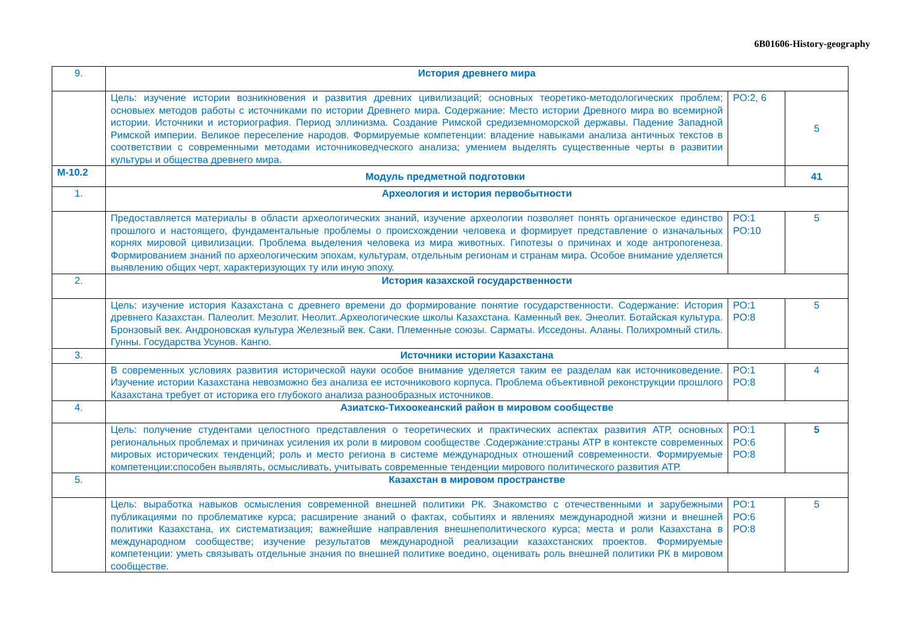6B01606-History-geography
| 9. | История древнего мира | | |
| | Цель: изучение истории возникновения и развития древних цивилизаций; основных теоретико-методологических проблем; основыех методов работы с источниками по истории Древнего мира. Содержание: Место истории Древного мира во всемирной истории. Источники и историография. Период эллинизма. Создание Римской средиземноморской державы. Падение Западной Римской империи. Великое переселение народов. Формируемые компетенции: владение навыками анализа античных текстов в соответствии с современными методами источниковедческого анализа; умением выделять существенные черты в развитии культуры и общества древнего мира. | РО:2, 6 | 5 |
| М-10.2 | Модуль предметной подготовки | | 41 |
| 1. | Археология и история первобытности | | |
| | Предоставляется материалы в области археологических знаний, изучение археологии позволяет понять органическое единство прошлого и настоящего, фундаментальные проблемы о происхождении человека и формирует представление о изначальных корнях мировой цивилизации. Проблема выделения человека из мира животных. Гипотезы о причинах и ходе антропогенеза. Формированием знаний по археологическим эпохам, культурам, отдельным регионам и странам мира. Особое внимание уделяется выявлению общих черт, характеризующих ту или иную эпоху. | РО:1 РО:10 | 5 |
| 2. | История казахской государственности | | |
| | Цель: изучение история Казахстана с древнего времени до формирование понятие государственности. Содержание: История древнего Казахстан. Палеолит. Мезолит. Неолит..Археологические школы Казахстана. Каменный век. Энеолит. Ботайская культура. Бронзовый век. Андроновская культура Железный век. Саки. Племенные союзы. Сарматы. Исседоны. Аланы. Полихромный стиль. Гунны. Государства Усунов. Кангю. | РО:1 РО:8 | 5 |
| 3. | Источники истории Казахстана | | |
| | В современных условиях развития исторической науки особое внимание уделяется таким ее разделам как источниковедение. Изучение истории Казахстана невозможно без анализа ее источникового корпуса. Проблема объективной реконструкции прошлого Казахстана требует от историка его глубокого анализа разнообразных источников. | РО:1 РО:8 | 4 |
| 4. | Азиатско-Тихоокеанский район в мировом сообществе | | |
| | Цель: получение студентами целостного представления о теоретических и практических аспектах развития АТР, основных региональных проблемах и причинах усиления их роли в мировом сообществе .Содержание:страны АТР в контексте современных мировых исторических тенденций; роль и место региона в системе международных отношений современности. Формируемые компетенции:способен выявлять, осмысливать, учитывать современные тенденции мирового политического развития АТР. | РО:1 РО:6 РО:8 | 5 |
| 5. | Казахстан в мировом пространстве | | |
| | Цель: выработка навыков осмысления современной внешней политики РК. Знакомство с отечественными и зарубежными публикациями по проблематике курса; расширение знаний о фактах, событиях и явлениях международной жизни и внешней политики Казахстана, их систематизация; важнейшие направления внешнеполитического курса; места и роли Казахстана в международном сообществе; изучение результатов международной реализации казахстанских проектов. Формируемые компетенции: уметь связывать отдельные знания по внешней политике воедино, оценивать роль внешней политики РК в мировом сообществе. | РО:1 РО:6 РО:8 | 5 |